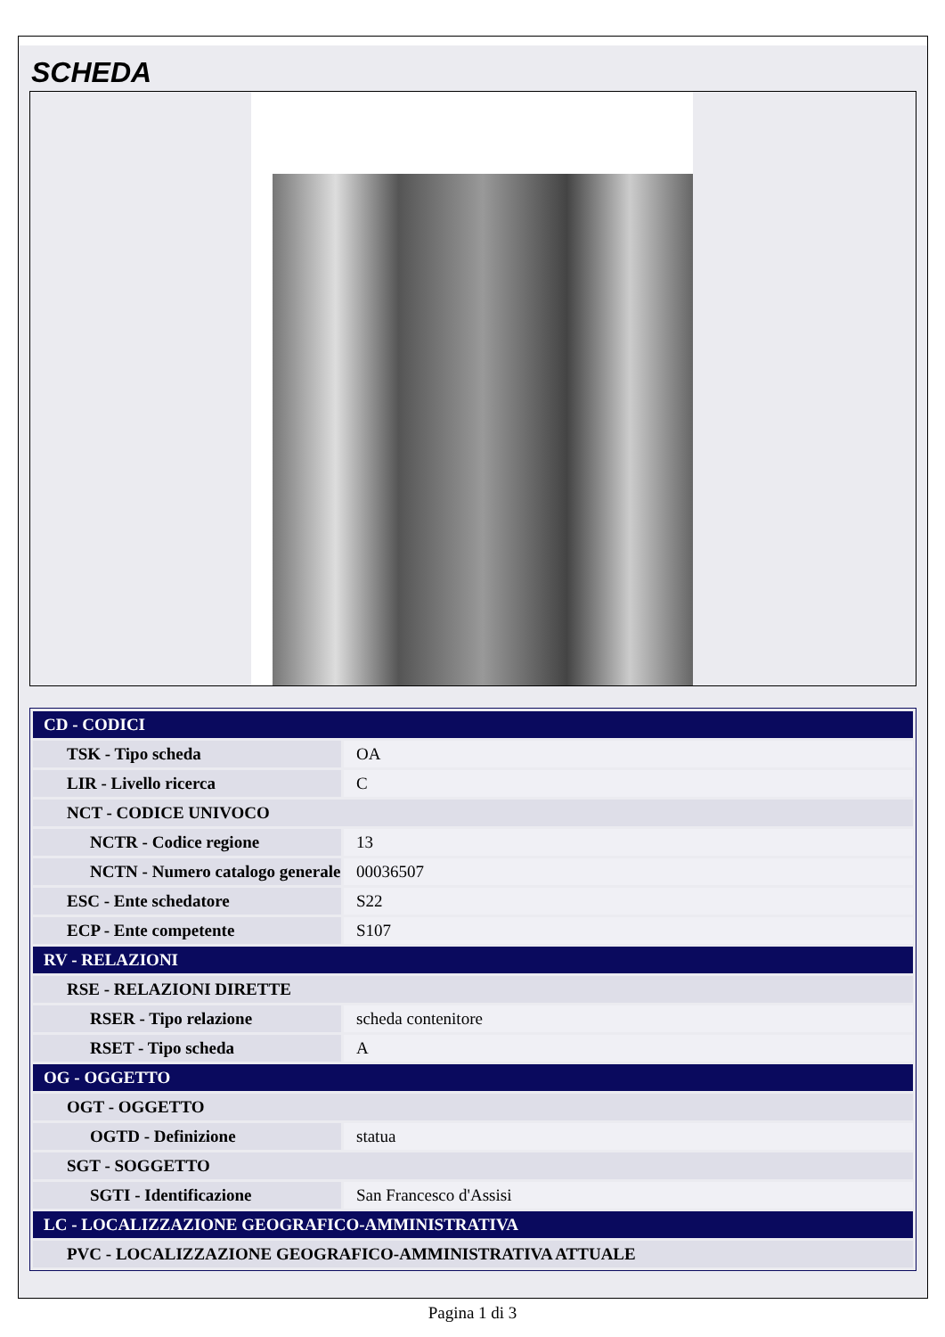SCHEDA
| CD - CODICI | |
| TSK - Tipo scheda | OA |
| LIR - Livello ricerca | C |
| NCT - CODICE UNIVOCO | |
| NCTR - Codice regione | 13 |
| NCTN - Numero catalogo generale | 00036507 |
| ESC - Ente schedatore | S22 |
| ECP - Ente competente | S107 |
| RV - RELAZIONI | |
| RSE - RELAZIONI DIRETTE | |
| RSER - Tipo relazione | scheda contenitore |
| RSET - Tipo scheda | A |
| OG - OGGETTO | |
| OGT - OGGETTO | |
| OGTD - Definizione | statua |
| SGT - SOGGETTO | |
| SGTI - Identificazione | San Francesco d'Assisi |
| LC - LOCALIZZAZIONE GEOGRAFICO-AMMINISTRATIVA | |
| PVC - LOCALIZZAZIONE GEOGRAFICO-AMMINISTRATIVA ATTUALE | |
Pagina 1 di 3